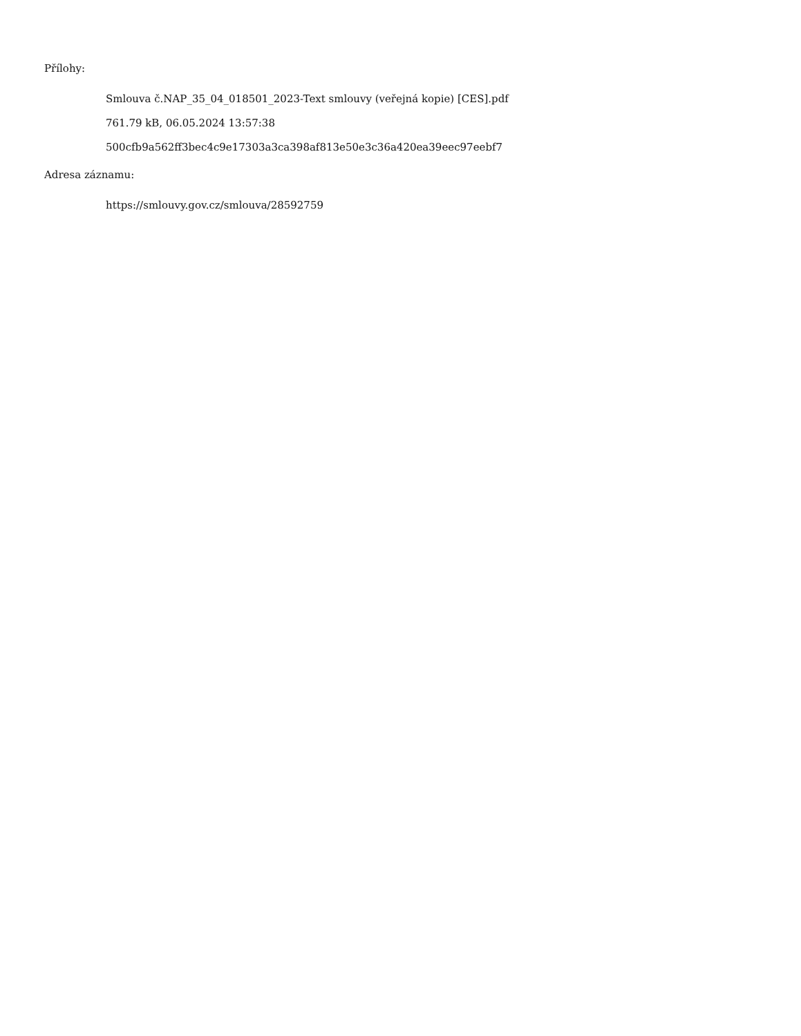Přílohy:
Smlouva č.NAP_35_04_018501_2023-Text smlouvy (veřejná kopie) [CES].pdf
761.79 kB, 06.05.2024 13:57:38
500cfb9a562ff3bec4c9e17303a3ca398af813e50e3c36a420ea39eec97eebf7
Adresa záznamu:
https://smlouvy.gov.cz/smlouva/28592759